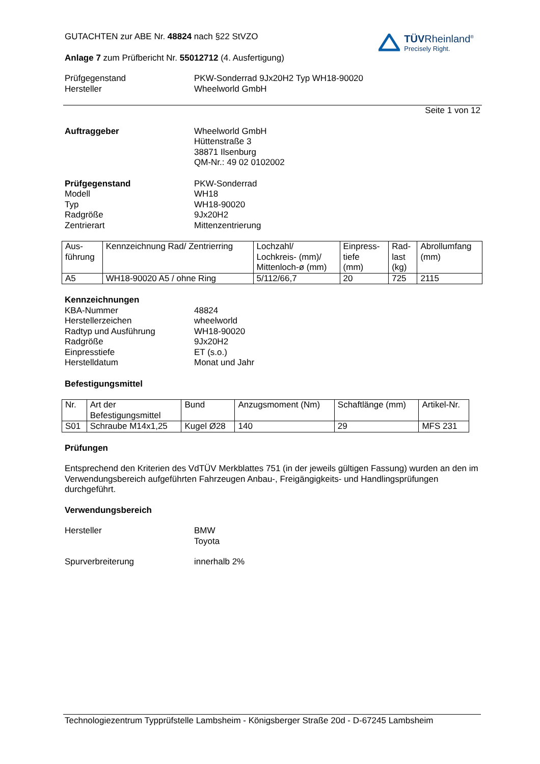TÜVRheinland<sup>®</sup>
Precisely Right.
GUTACHTEN zur ABE Nr. 48824 nach §22 StVZO
Anlage 7 zum Prüfbericht Nr. 55012712 (4. Ausfertigung)
Prüfgegenstand
Hersteller
PKW-Sonderrad 9Jx20H2 Typ WH18-90020
Wheelworld GmbH
Seite 1 von 12
Auftraggeber Wheelworld GmbH
Hüttenstraße 3
38871 Ilsenburg
QM-Nr.: 49 02 0102002
Prüfgegenstand
Modell
Typ
Radgröße
Zentrierart
PKW-Sonderrad
WH18
WH18-90020
9Jx20H2
Mittenzentrierung
| Aus- führung | Kennzeichnung Rad/ Zentrierring | Lochzahl/ Lochkreis- (mm)/ Mittenloch-ø (mm) | Einpress- tiefe (mm) | Rad- last (kg) | Abrollumfang (mm) |
| A5 | WH18-90020 A5 / ohne Ring | 5/112/66,7 | 20 | 725 | 2115 |
Kennzeichnungen
KBA-Nummer
Herstellerzeichen
Radtyp und Ausführung
Radgröße
Einpresstiefe
Herstelldatum
48824
wheelworld
WH18-90020
9Jx20H2
ET (s.o.)
Monat und Jahr
Befestigungsmittel
| Nr. | Art der Befestigungsmittel | Bund | Anzugsmoment (Nm) | Schaftlänge (mm) | Artikel-Nr. |
| S01 | Schraube M14x1,25 | Kugel Ø28 | 140 | 29 | MFS 231 |
Prüfungen
Entsprechend den Kriterien des VdTÜV Merkblattes 751 (in der jeweils gültigen Fassung) wurden an den im Verwendungsbereich aufgeführten Fahrzeugen Anbau-, Freigängigkeits- und Handlingsprüfungen durchgeführt.
Verwendungsbereich
Hersteller BMW
Toyota
Spurverbreiterung innerhalb 2%
Technologiezentrum Typprüfstelle Lambsheim - Königsberger Straße 20d - D-67245 Lambsheim